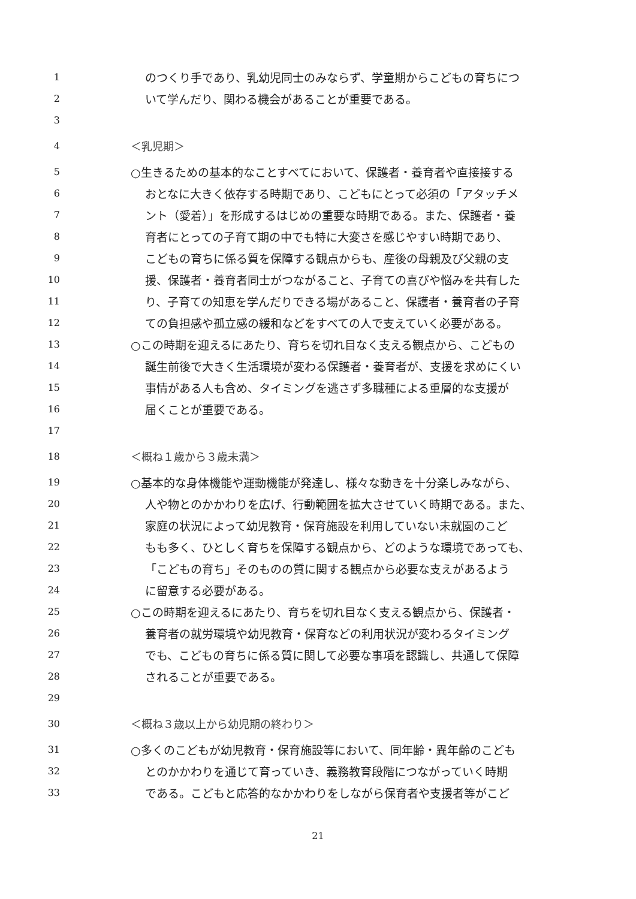1 のつくり手であり、乳幼児同士のみならず、学童期からこどもの育ちにつ
2 いて学んだり、関わる機会があることが重要である。
3
4 ＜乳児期＞
5 ○生きるための基本的なことすべてにおいて、保護者・養育者や直接接する
6 おとなに大きく依存する時期であり、こどもにとって必須の「アタッチメ
7 ント（愛着）」を形成するはじめの重要な時期である。また、保護者・養
8 育者にとっての子育て期の中でも特に大変さを感じやすい時期であり、
9 こどもの育ちに係る質を保障する観点からも、産後の母親及び父親の支
10 援、保護者・養育者同士がつながること、子育ての喜びや悩みを共有した
11 り、子育ての知恵を学んだりできる場があること、保護者・養育者の子育
12 ての負担感や孤立感の緩和などをすべての人で支えていく必要がある。
13 ○この時期を迎えるにあたり、育ちを切れ目なく支える観点から、こどもの
14 誕生前後で大きく生活環境が変わる保護者・養育者が、支援を求めにくい
15 事情がある人も含め、タイミングを逃さず多職種による重層的な支援が
16 届くことが重要である。
17
18 ＜概ね１歳から３歳未満＞
19 ○基本的な身体機能や運動機能が発達し、様々な動きを十分楽しみながら、
20 人や物とのかかわりを広げ、行動範囲を拡大させていく時期である。また、
21 家庭の状況によって幼児教育・保育施設を利用していない未就園のこど
22 もも多く、ひとしく育ちを保障する観点から、どのような環境であっても、
23 「こどもの育ち」そのものの質に関する観点から必要な支えがあるよう
24 に留意する必要がある。
25 ○この時期を迎えるにあたり、育ちを切れ目なく支える観点から、保護者・
26 養育者の就労環境や幼児教育・保育などの利用状況が変わるタイミング
27 でも、こどもの育ちに係る質に関して必要な事項を認識し、共通して保障
28 されることが重要である。
29
30 ＜概ね３歳以上から幼児期の終わり＞
31 ○多くのこどもが幼児教育・保育施設等において、同年齢・異年齢のこども
32 とのかかわりを通じて育っていき、義務教育段階につながっていく時期
33 である。こどもと応答的なかかわりをしながら保育者や支援者等がこど
21